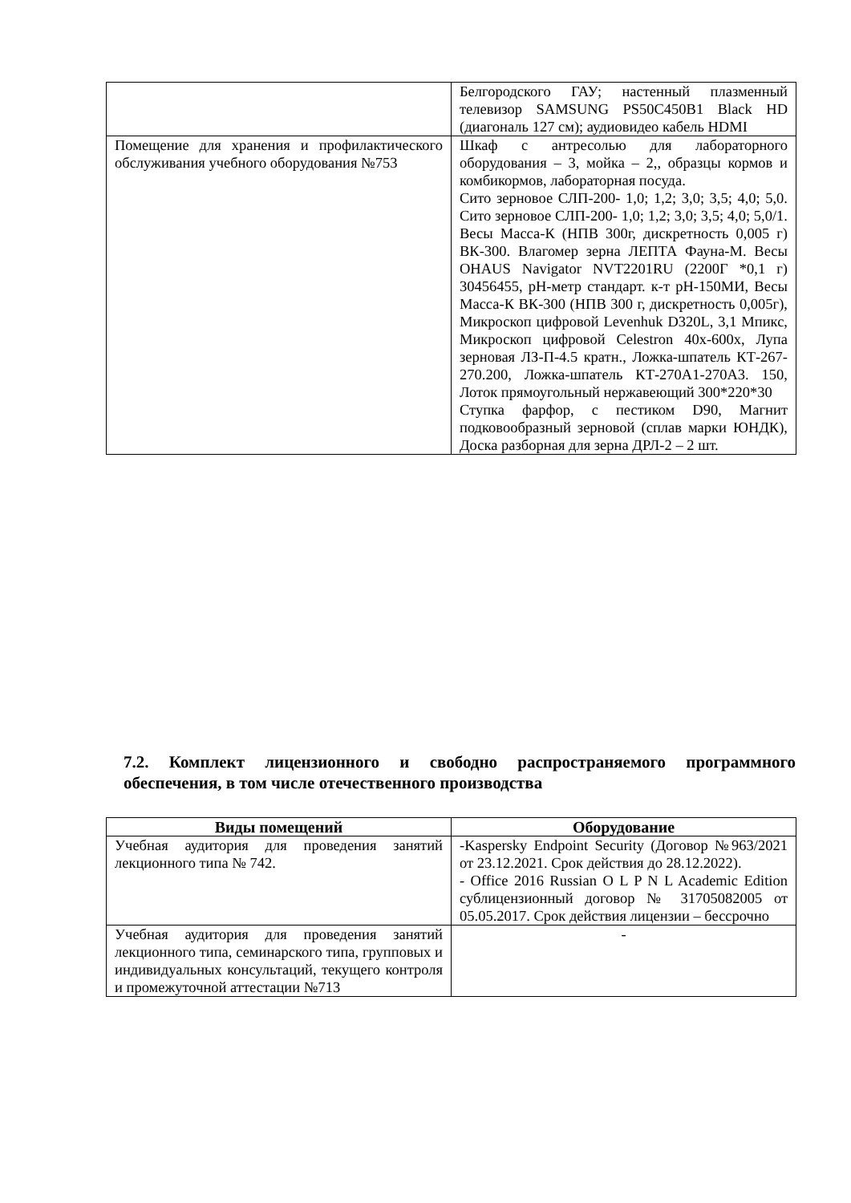| | Белгородского ГАУ; настенный плазменный телевизор SAMSUNG PS50C450B1 Black HD (диагональ 127 см); аудиовидео кабель HDMI |
| Помещение для хранения и профилактического обслуживания учебного оборудования №753 | Шкаф с антресолью для лабораторного оборудования – 3, мойка – 2,, образцы кормов и комбикормов, лабораторная посуда. Сито зерновое СЛП-200- 1,0; 1,2; 3,0; 3,5; 4,0; 5,0. Сито зерновое СЛП-200- 1,0; 1,2; 3,0; 3,5; 4,0; 5,0/1. Весы Масса-К (НПВ 300г, дискретность 0,005 г) ВК-300. Влагомер зерна ЛЕПТА Фауна-М. Весы OHAUS Navigator NVT2201RU (2200Г *0,1 г) 30456455, pH-метр стандарт. к-т pH-150МИ, Весы Масса-К ВК-300 (НПВ 300 г, дискретность 0,005г), Микроскоп цифровой Levenhuk D320L, 3,1 Мпикс, Микроскоп цифровой Celestron 40x-600x, Лупа зерновая ЛЗ-П-4.5 кратн., Ложка-шпатель КТ-267-270.200, Ложка-шпатель КТ-270А1-270А3. 150, Лоток прямоугольный нержавеющий 300*220*30 Ступка фарфор, с пестиком D90, Магнит подковообразный зерновой (сплав марки ЮНДК), Доска разборная для зерна ДРЛ-2 – 2 шт. |
7.2. Комплект лицензионного и свободно распространяемого программного обеспечения, в том числе отечественного производства
| Виды помещений | Оборудование |
| --- | --- |
| Учебная аудитория для проведения занятий лекционного типа № 742. | -Kaspersky Endpoint Security (Договор №963/2021 от 23.12.2021. Срок действия до 28.12.2022). - Office 2016 Russian O L P N L Academic Edition сублицензионный договор № 31705082005 от 05.05.2017. Срок действия лицензии – бессрочно |
| Учебная аудитория для проведения занятий лекционного типа, семинарского типа, групповых и индивидуальных консультаций, текущего контроля и промежуточной аттестации №713 | - |